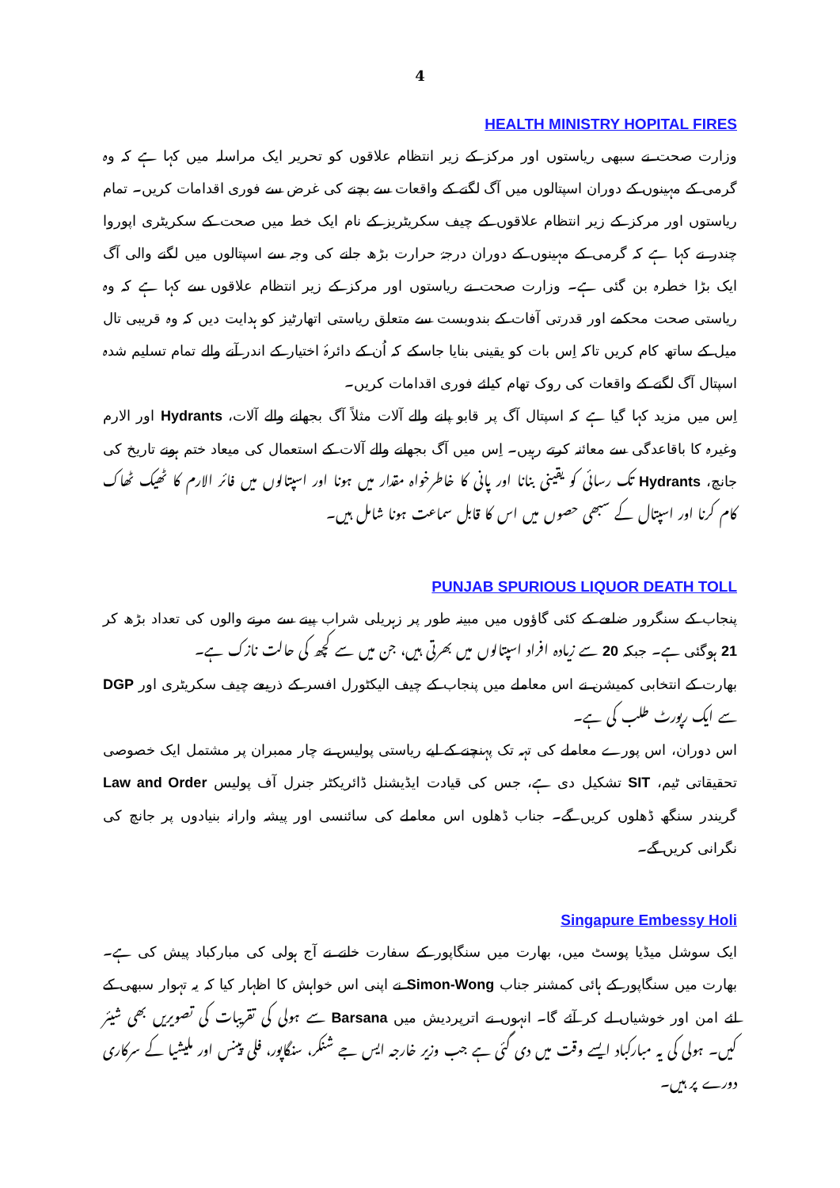4
HEALTH MINISTRY HOPITAL FIRES
وزارت صحت نے سبھی ریاستوں اور مرکز کے زیر انتظام علاقوں کو تحریر ایک مراسلہ میں کہا ہے کہ وہ گرمی کے مہینوں کے دوران اسپتالوں میں آگ لگنے کے واقعات سے بچنے کی غرض سے فوری اقدامات کریں۔ تمام ریاستوں اور مرکز کے زیر انتظام علاقوں کے چیف سکریٹریز کے نام ایک خط میں صحت کے سکریٹری اپوروا چندر نے کہا ہے کہ گرمی کے مہینوں کے دوران درجۂ حرارت بڑھ جانے کی وجہ سے اسپتالوں میں لگنے والی آگ ایک بڑا خطرہ بن گئی ہے۔ وزارت صحت نے ریاستوں اور مرکز کے زیر انتظام علاقوں سے کہا ہے کہ وہ ریاستی صحت محکمے اور قدرتی آفات کے بندوبست سے متعلق ریاستی اتھارٹیز کو ہدایت دیں کہ وہ قریبی تال میل کے ساتھ کام کریں تاکہ اِس بات کو یقینی بنایا جاسکے کہ اُن کے دائرۂ اختیار کے اندر آنے والے تمام تسلیم شدہ اسپتال آگ لگنے کے واقعات کی روک تھام کیلئے فوری اقدامات کریں۔
اِس میں مزید کہا گیا ہے کہ اسپتال آگ پر قابو پانے والے آلات مثلاً آگ بجھانے والے آلات، Hydrants اور الارم وغیرہ کا باقاعدگی سے معائنہ کرتے رہیں۔ اِس میں آگ بجھانے والے آلات کے استعمال کی میعاد ختم ہونے تاریخ کی جانچ، Hydrants تک رسائی کو یقینی بنانا اور پانی کا خاطرخواہ مقدار میں ہونا اور اسپتالوں میں فائر الارم کا ٹھیک ٹھاک کام کرنا اور اسپتال کے سبھی حصوں میں اس کا قابل سماعت ہونا شامل ہیں۔
PUNJAB SPURIOUS LIQUOR DEATH TOLL
پنجاب کے سنگرور ضلعے کے کئی گاؤوں میں مبینہ طور پر زہریلی شراب پینے سے مرنے والوں کی تعداد بڑھ کر 21 ہوگئی ہے۔ جبکہ 20 سے زیادہ افراد اسپتالوں میں بھرتی ہیں، جن میں سے کچھ کی حالت نازک ہے۔
بھارت کے انتخابی کمیشن نے اس معاملے میں پنجاب کے چیف الیکٹورل افسر کے ذریعے چیف سکریٹری اور DGP سے ایک رپورٹ طلب کی ہے۔
اس دوران، اس پورے معاملے کی تہہ تک پہنچنے کے لیے ریاستی پولیس نے چار ممبران پر مشتمل ایک خصوصی تحقیقاتی ٹیم، SIT تشکیل دی ہے، جس کی قیادت ایڈیشنل ڈائریکٹر جنرل آف پولیس Law and Order گریندر سنگھ ڈھلوں کریں گے۔ جناب ڈھلوں اس معاملے کی سائنسی اور پیشہ وارانہ بنیادوں پر جانچ کی نگرانی کریں گے۔
Singapure Embessy Holi
ایک سوشل میڈیا پوسٹ میں، بھارت میں سنگاپور کے سفارت خانے نے آج ہولی کی مبارکباد پیش کی ہے۔بھارت میں سنگاپور کے ہائی کمشنر جناب Simon-Wong نے اپنی اس خواہش کا اظہار کیا کہ یہ تہوار سبھی کے لئے امن اور خوشیاں لے کر آئے گا۔ انہوں نے اترپردیش میں Barsana سے ہولی کی تقریبات کی تصویریں بھی شیئر کیں۔ ہولی کی یہ مبارکباد ایسے وقت میں دی گئی ہے جب وزیر خارجہ ایس جے شنکر، سنگاپور، فلی پینس اور ملیشیا کے سرکاری دورے پر ہیں۔